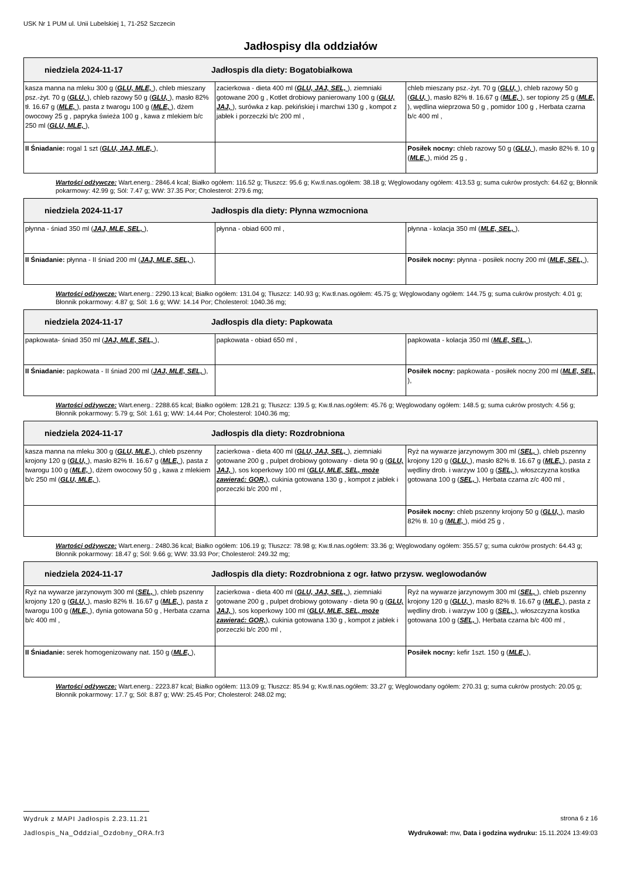USK Nr 1 PUM ul. Unii Lubelskiej 1, 71-252 Szczecin
Jadłospisy dla oddziałów
| niedziela 2024-11-17 Jadłospis dla diety: Bogatobiałkowa | | |
| kasza manna na mleku 300 g ( GLU, MLE, ), chleb mieszany psz.-żyt. 70 g ( GLU, ), chleb razowy 50 g ( GLU, ), masło 82% tł. 16.67 g ( MLE, ), pasta z twarogu 100 g ( MLE, ), dżem owocowy 25 g , papryka świeża 100 g , kawa z mlekiem b/c 250 ml ( GLU, MLE, ), | zacierkowa - dieta 400 ml ( GLU, JAJ, SEL, ), ziemniaki gotowane 200 g , Kotlet drobiowy panierowany 100 g ( GLU, JAJ, ), surówka z kap. pekińskiej i marchwi 130 g , kompot z jabłek i porzeczki b/c 200 ml , | chleb mieszany psz.-żyt. 70 g ( GLU, ), chleb razowy 50 g ( GLU, ), masło 82% tł. 16.67 g ( MLE, ), ser topiony 25 g ( MLE, ), wędlina wieprzowa 50 g , pomidor 100 g , Herbata czarna b/c 400 ml , |
| II Śniadanie: rogal 1 szt ( GLU, JAJ, MLE, ), | | Posiłek nocny: chleb razowy 50 g ( GLU, ), masło 82% tł. 10 g ( MLE, ), miód 25 g , |
Wartości odżywcze: Wart.energ.: 2846.4 kcal; Białko ogółem: 116.52 g; Tłuszcz: 95.6 g; Kw.tł.nas.ogółem: 38.18 g; Węglowodany ogółem: 413.53 g; suma cukrów prostych: 64.62 g; Błonnik pokarmowy: 42.99 g; Sól: 7.47 g; WW: 37.35 Por; Cholesterol: 279.6 mg;
| niedziela 2024-11-17 Jadłospis dla diety: Płynna wzmocniona | | |
| płynna - śniad 350 ml ( JAJ, MLE, SEL, ), | płynna - obiad 600 ml , | płynna - kolacja 350 ml ( MLE, SEL, ), |
| II Śniadanie: płynna - II śniad 200 ml ( JAJ, MLE, SEL, ), | | Posiłek nocny: płynna - posiłek nocny 200 ml ( MLE, SEL, ), |
Wartości odżywcze: Wart.energ.: 2290.13 kcal; Białko ogółem: 131.04 g; Tłuszcz: 140.93 g; Kw.tł.nas.ogółem: 45.75 g; Węglowodany ogółem: 144.75 g; suma cukrów prostych: 4.01 g; Błonnik pokarmowy: 4.87 g; Sól: 1.6 g; WW: 14.14 Por; Cholesterol: 1040.36 mg;
| niedziela 2024-11-17 Jadłospis dla diety: Papkowata | | |
| papkowata- śniad 350 ml ( JAJ, MLE, SEL, ), | papkowata - obiad 650 ml , | papkowata - kolacja 350 ml ( MLE, SEL, ), |
| II Śniadanie: papkowata - II śniad 200 ml ( JAJ, MLE, SEL, ), | | Posiłek nocny: papkowata - posiłek nocny 200 ml ( MLE, SEL, ), |
Wartości odżywcze: Wart.energ.: 2288.65 kcal; Białko ogółem: 128.21 g; Tłuszcz: 139.5 g; Kw.tł.nas.ogółem: 45.76 g; Węglowodany ogółem: 148.5 g; suma cukrów prostych: 4.56 g; Błonnik pokarmowy: 5.79 g; Sól: 1.61 g; WW: 14.44 Por; Cholesterol: 1040.36 mg;
| niedziela 2024-11-17 Jadłospis dla diety: Rozdrobniona | | |
| kasza manna na mleku 300 g ( GLU, MLE, ), chleb pszenny krojony 120 g ( GLU, ), masło 82% tł. 16.67 g ( MLE, ), pasta z twarogu 100 g ( MLE, ), dżem owocowy 50 g , kawa z mlekiem b/c 250 ml ( GLU, MLE, ), | zacierkowa - dieta 400 ml ( GLU, JAJ, SEL, ), ziemniaki gotowane 200 g , pulpet drobiowy gotowany - dieta 90 g ( GLU, JAJ, ), sos koperkowy 100 ml ( GLU, MLE, SEL, może zawierać: GOR, ), cukinia gotowana 130 g , kompot z jabłek i porzeczki b/c 200 ml , | Ryż na wywarze jarzynowym 300 ml ( SEL, ), chleb pszenny krojony 120 g ( GLU, ), masło 82% tł. 16.67 g ( MLE, ), pasta z wędliny drob. i warzyw 100 g ( SEL, ), włoszczyzna kostka gotowana 100 g ( SEL, ), Herbata czarna z/c 400 ml , |
| | | Posiłek nocny: chleb pszenny krojony 50 g ( GLU, ), masło 82% tł. 10 g ( MLE, ), miód 25 g , |
Wartości odżywcze: Wart.energ.: 2480.36 kcal; Białko ogółem: 106.19 g; Tłuszcz: 78.98 g; Kw.tł.nas.ogółem: 33.36 g; Węglowodany ogółem: 355.57 g; suma cukrów prostych: 64.43 g; Błonnik pokarmowy: 18.47 g; Sól: 9.66 g; WW: 33.93 Por; Cholesterol: 249.32 mg;
| niedziela 2024-11-17 Jadłospis dla diety: Rozdrobniona z ogr. łatwo przysw. weglowodanów | | |
| Ryż na wywarze jarzynowym 300 ml ( SEL, ), chleb pszenny krojony 120 g ( GLU, ), masło 82% tł. 16.67 g ( MLE, ), pasta z twarogu 100 g ( MLE, ), dynia gotowana 50 g , Herbata czarna b/c 400 ml , | zacierkowa - dieta 400 ml ( GLU, JAJ, SEL, ), ziemniaki gotowane 200 g , pulpet drobiowy gotowany - dieta 90 g ( GLU, JAJ, ), sos koperkowy 100 ml ( GLU, MLE, SEL, może zawierać: GOR, ), cukinia gotowana 130 g , kompot z jabłek i porzeczki b/c 200 ml , | Ryż na wywarze jarzynowym 300 ml ( SEL, ), chleb pszenny krojony 120 g ( GLU, ), masło 82% tł. 16.67 g ( MLE, ), pasta z wędliny drob. i warzyw 100 g ( SEL, ), włoszczyzna kostka gotowana 100 g ( SEL, ), Herbata czarna b/c 400 ml , |
| II Śniadanie: serek homogenizowany nat. 150 g ( MLE, ), | | Posiłek nocny: kefir 1szt. 150 g ( MLE, ), |
Wartości odżywcze: Wart.energ.: 2223.87 kcal; Białko ogółem: 113.09 g; Tłuszcz: 85.94 g; Kw.tł.nas.ogółem: 33.27 g; Węglowodany ogółem: 270.31 g; suma cukrów prostych: 20.05 g; Błonnik pokarmowy: 17.7 g; Sól: 8.87 g; WW: 25.45 Por; Cholesterol: 248.02 mg;
Wydruk z MAPI Jadłospis 2.23.11.21 strona 6 z 16
Jadlospis_Na_Oddzial_Ozdobny_ORA.fr3 Wydrukował: mw, Data i godzina wydruku: 15.11.2024 13:49:03